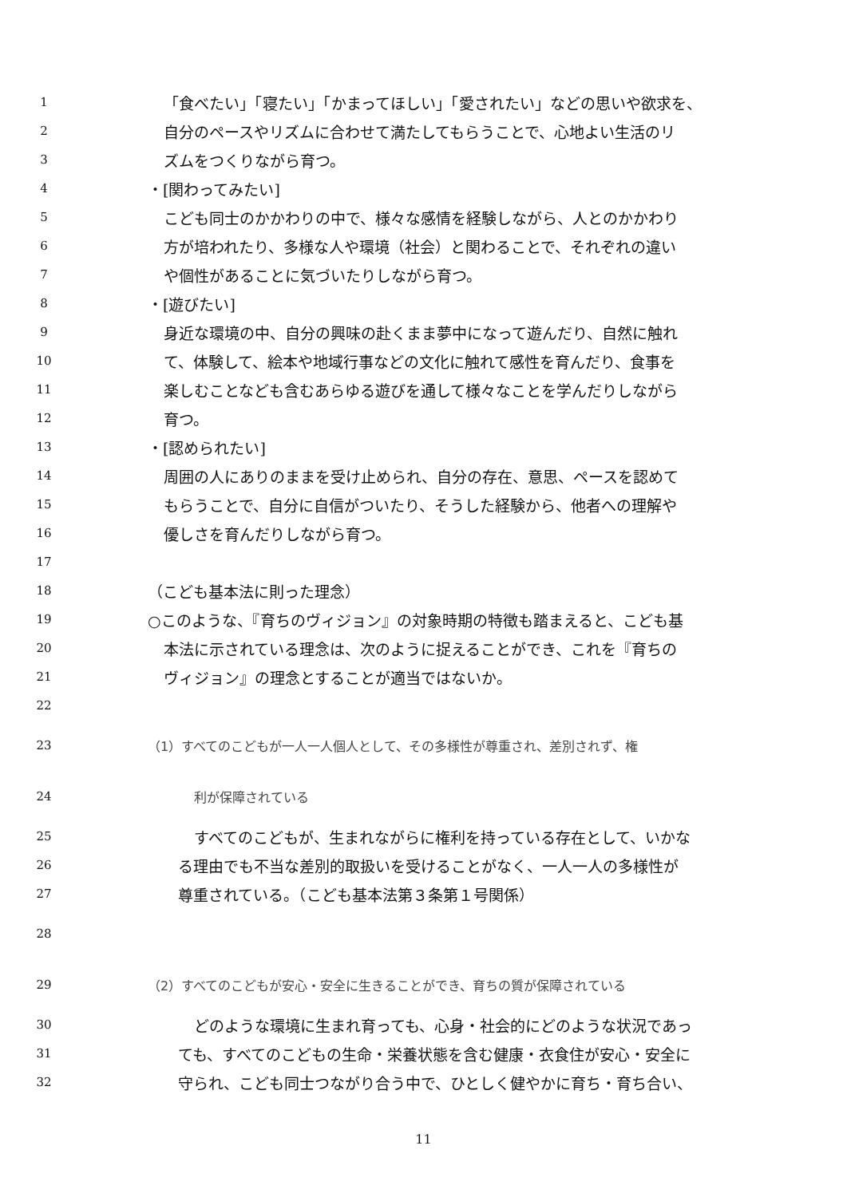1 「食べたい」「寝たい」「かまってほしい」「愛されたい」などの思いや欲求を、
2 自分のペースやリズムに合わせて満たしてもらうことで、心地よい生活のリ
3 ズムをつくりながら育つ。
4 ・[関わってみたい]
5 こども同士のかかわりの中で、様々な感情を経験しながら、人とのかかわり
6 方が培われたり、多様な人や環境（社会）と関わることで、それぞれの違い
7 や個性があることに気づいたりしながら育つ。
8 ・[遊びたい]
9 身近な環境の中、自分の興味の赴くまま夢中になって遊んだり、自然に触れ
10 て、体験して、絵本や地域行事などの文化に触れて感性を育んだり、食事を
11 楽しむことなども含むあらゆる遊びを通して様々なことを学んだりしながら
12 育つ。
13 ・[認められたい]
14 周囲の人にありのままを受け止められ、自分の存在、意思、ペースを認めて
15 もらうことで、自分に自信がついたり、そうした経験から、他者への理解や
16 優しさを育んだりしながら育つ。
17
18 （こども基本法に則った理念）
19 ○このような、『育ちのヴィジョン』の対象時期の特徴も踏まえると、こども基
20 本法に示されている理念は、次のように捉えることができ、これを『育ちの
21 ヴィジョン』の理念とすることが適当ではないか。
22
23 （1）すべてのこどもが一人一人個人として、その多様性が尊重され、差別されず、権
24 利が保障されている
25 すべてのこどもが、生まれながらに権利を持っている存在として、いかな
26 る理由でも不当な差別的取扱いを受けることがなく、一人一人の多様性が
27 尊重されている。（こども基本法第３条第１号関係）
28
29 （2）すべてのこどもが安心・安全に生きることができ、育ちの質が保障されている
30 どのような環境に生まれ育っても、心身・社会的にどのような状況であっ
31 ても、すべてのこどもの生命・栄養状態を含む健康・衣食住が安心・安全に
32 守られ、こども同士つながり合う中で、ひとしく健やかに育ち・育ち合い、
11